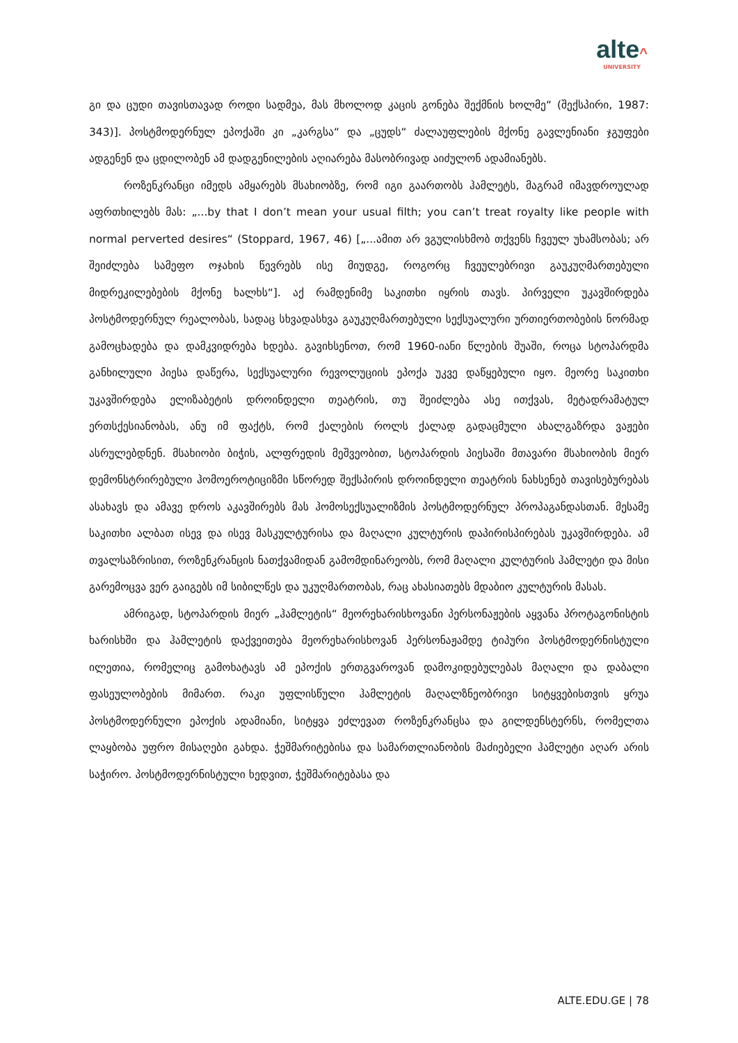alte^
UNIVERSITY
გი და ცუდი თავისთავად როდი სადმეა, მას მხოლოდ კაცის გონება შექმნის ხოლმე“ (შექსპირი, 1987: 343)]. პოსტმოდერნულ ეპოქაში კი „კარგსა“ და „ცუდს“ ძალაუფლე­ბის მქონე გავლენიანი ჯგუფები ადგენენ და ცდილობენ ამ დადგენილების აღიარება მასობრივად აიძულონ ადამიანებს.
როზენკრანცი იმედს ამყარებს მსახიობზე, რომ იგი გაართობს ჰამლეტს, მაგ­რამ იმავდროულად აფრთხილებს მას: „...by that I don’t mean your usual filth; you can’t treat royalty like people with normal perverted desires“ (Stoppard, 1967, 46) [„...ამით არ ვგულისხმობ თქვენს ჩვეულ უხამსობას; არ შეიძლება სამეფო ოჯახის წევრებს ისე მი­უდგე, როგორც ჩვეულებრივი გაუკუღმართებული მიდრეკილებების მქონე ხალხს“]. აქ რამდენიმე საკითხი იყრის თავს. პირველი უკავშირდება პოსტმოდერნულ რეა­ლობას, სადაც სხვადასხვა გაუკუღმართებული სექსუალური ურთიერთობების ნორ­მად გამოცხადება და დამკვიდრება ხდება. გავიხსენოთ, რომ 1960-იანი წლების შუა­ში, როცა სტოპარდმა განხილული პიესა დაწერა, სექსუალური რევოლუციის ეპოქა უკვე დაწყებული იყო. მეორე საკითხი უკავშირდება ელიზაბეტის დროინდელი თეატ­რის, თუ შეიძლება ასე ითქვას, მეტადრამატულ ერთსქესიანობას, ანუ იმ ფაქტს, რომ ქალების როლს ქალად გადაცმული ახალგაზრდა ვაჟები ასრულებდნენ. მსახიობი ბიჭის, ალფრედის მეშვეობით, სტოპარდის პიესაში მთავარი მსახიობის მიერ დემონ­სტრირებული ჰომოეროტიციზმი სწორედ შექსპირის დროინდელი თეატრის ნახსე­ნებ თავისებურებას ასახავს და ამავე დროს აკავშირებს მას ჰომოსექსუალიზმის პოს­ტმოდერნულ პროპაგანდასთან. მესამე საკითხი ალბათ ისევ და ისევ მასკულტურისა და მაღალი კულტურის დაპირისპირებას უკავშირდება. ამ თვალსაზრისით, როზენკ­რანცის ნათქვამიდან გამომდინარეობს, რომ მაღალი კულტურის ჰამლეტი და მისი გარემოცვა ვერ გაიგებს იმ სიბილწეს და უკუღმართობას, რაც ახასიათებს მდაბიო კუ­ლტურის მასას.
ამრიგად, სტოპარდის მიერ „ჰამლეტის“ მეორეხარისხოვანი პერსონაჟების აყ­ვანა პროტაგონისტის ხარისხში და ჰამლეტის დაქვეითება მეორეხარისხოვან პერ­სონაჟამდე ტიპური პოსტმოდერნისტული ილეთია, რომელიც გამოხატავს ამ ეპოქის ერთგვაროვან დამოკიდებულებას მაღალი და დაბალი ფასეულობების მიმართ. რა­კი უფლისწული ჰამლეტის მაღალზნეობრივი სიტყვებისთვის ყრუა პოსტმოდერნუ­ლი ეპოქის ადამიანი, სიტყვა ეძლევათ როზენკრანცსა და გილდენსტერნს, რომელ­თა ლაყბობა უფრო მისაღები გახდა. ჭეშმარიტებისა და სამართლიანობის მაძიებე­ლი ჰამლეტი აღარ არის საჭირო. პოსტმოდერნისტული ხედვით, ჭეშმარიტებასა და
ALTE.EDU.GE | 78